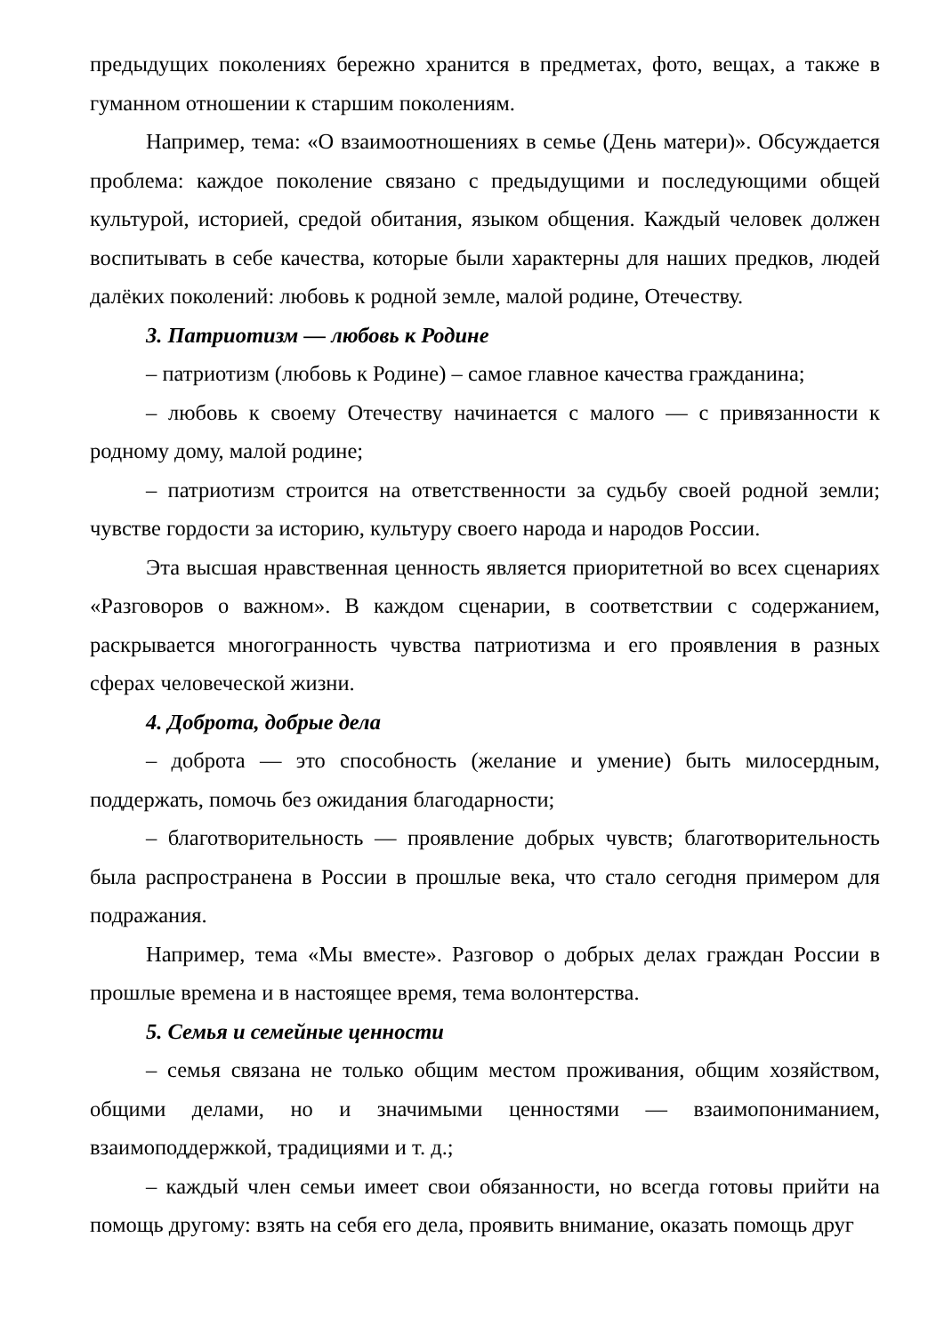предыдущих поколениях бережно хранится в предметах, фото, вещах, а также в гуманном отношении к старшим поколениям.
Например, тема: «О взаимоотношениях в семье (День матери)». Обсуждается проблема: каждое поколение связано с предыдущими и последующими общей культурой, историей, средой обитания, языком общения. Каждый человек должен воспитывать в себе качества, которые были характерны для наших предков, людей далёких поколений: любовь к родной земле, малой родине, Отечеству.
3. Патриотизм — любовь к Родине
– патриотизм (любовь к Родине) – самое главное качества гражданина;
– любовь к своему Отечеству начинается с малого — с привязанности к родному дому, малой родине;
– патриотизм строится на ответственности за судьбу своей родной земли; чувстве гордости за историю, культуру своего народа и народов России.
Эта высшая нравственная ценность является приоритетной во всех сценариях «Разговоров о важном». В каждом сценарии, в соответствии с содержанием, раскрывается многогранность чувства патриотизма и его проявления в разных сферах человеческой жизни.
4. Доброта, добрые дела
– доброта — это способность (желание и умение) быть милосердным, поддержать, помочь без ожидания благодарности;
– благотворительность — проявление добрых чувств; благотворительность была распространена в России в прошлые века, что стало сегодня примером для подражания.
Например, тема «Мы вместе». Разговор о добрых делах граждан России в прошлые времена и в настоящее время, тема волонтерства.
5. Семья и семейные ценности
– семья связана не только общим местом проживания, общим хозяйством, общими делами, но и значимыми ценностями — взаимопониманием, взаимоподдержкой, традициями и т. д.;
– каждый член семьи имеет свои обязанности, но всегда готовы прийти на помощь другому: взять на себя его дела, проявить внимание, оказать помощь друг